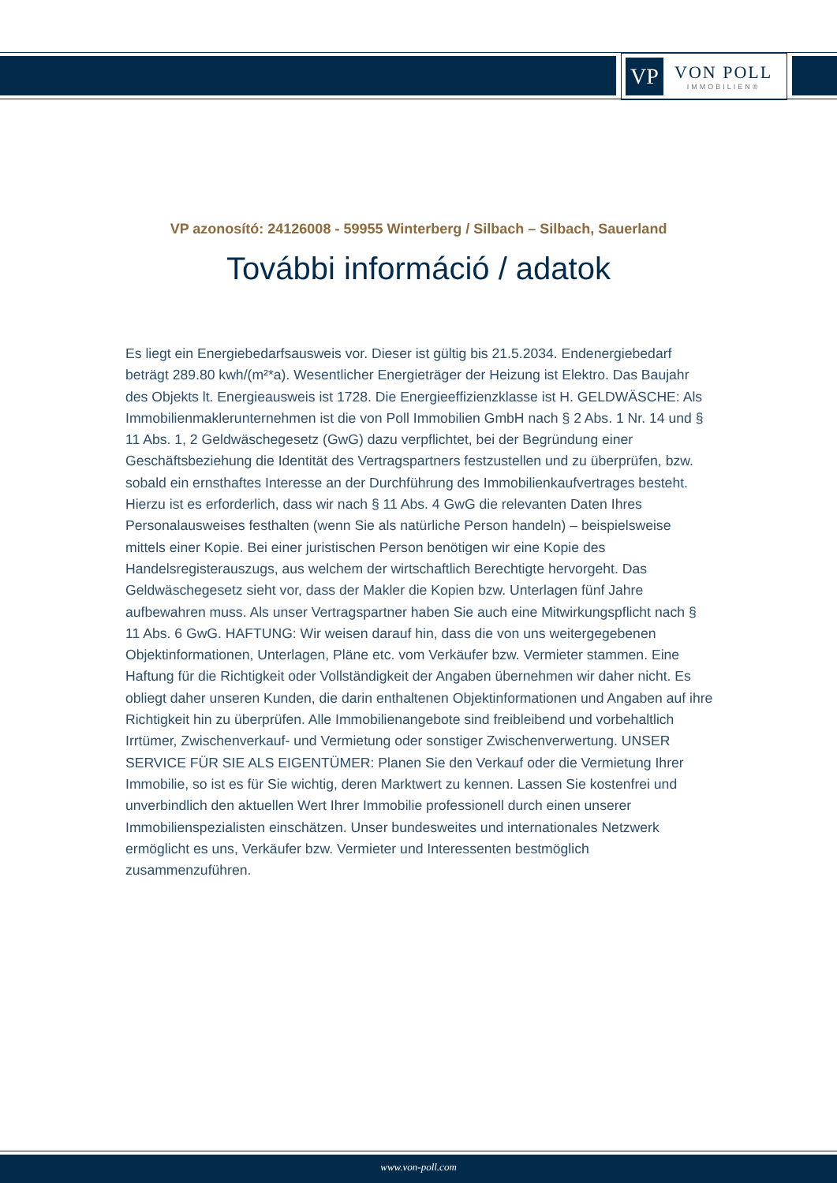VP
VON POLL
IMMOBILIEN®
VP azonosító: 24126008 - 59955 Winterberg / Silbach – Silbach, Sauerland
További információ / adatok
Es liegt ein Energiebedarfsausweis vor. Dieser ist gültig bis 21.5.2034. Endenergiebedarf beträgt 289.80 kwh/(m²*a). Wesentlicher Energieträger der Heizung ist Elektro. Das Baujahr des Objekts lt. Energieausweis ist 1728. Die Energieeffizienzklasse ist H. GELDWÄSCHE: Als Immobilienmaklerunternehmen ist die von Poll Immobilien GmbH nach § 2 Abs. 1 Nr. 14 und § 11 Abs. 1, 2 Geldwäschegesetz (GwG) dazu verpflichtet, bei der Begründung einer Geschäftsbeziehung die Identität des Vertragspartners festzustellen und zu überprüfen, bzw. sobald ein ernsthaftes Interesse an der Durchführung des Immobilienkaufvertrages besteht. Hierzu ist es erforderlich, dass wir nach § 11 Abs. 4 GwG die relevanten Daten Ihres Personalausweises festhalten (wenn Sie als natürliche Person handeln) – beispielsweise mittels einer Kopie. Bei einer juristischen Person benötigen wir eine Kopie des Handelsregisterauszugs, aus welchem der wirtschaftlich Berechtigte hervorgeht. Das Geldwäschegesetz sieht vor, dass der Makler die Kopien bzw. Unterlagen fünf Jahre aufbewahren muss. Als unser Vertragspartner haben Sie auch eine Mitwirkungspflicht nach § 11 Abs. 6 GwG. HAFTUNG: Wir weisen darauf hin, dass die von uns weitergegebenen Objektinformationen, Unterlagen, Pläne etc. vom Verkäufer bzw. Vermieter stammen. Eine Haftung für die Richtigkeit oder Vollständigkeit der Angaben übernehmen wir daher nicht. Es obliegt daher unseren Kunden, die darin enthaltenen Objektinformationen und Angaben auf ihre Richtigkeit hin zu überprüfen. Alle Immobilienangebote sind freibleibend und vorbehaltlich Irrtümer, Zwischenverkauf- und Vermietung oder sonstiger Zwischenverwertung. UNSER SERVICE FÜR SIE ALS EIGENTÜMER: Planen Sie den Verkauf oder die Vermietung Ihrer Immobilie, so ist es für Sie wichtig, deren Marktwert zu kennen. Lassen Sie kostenfrei und unverbindlich den aktuellen Wert Ihrer Immobilie professionell durch einen unserer Immobilienspezialisten einschätzen. Unser bundesweites und internationales Netzwerk ermöglicht es uns, Verkäufer bzw. Vermieter und Interessenten bestmöglich zusammenzuführen.
www.von-poll.com